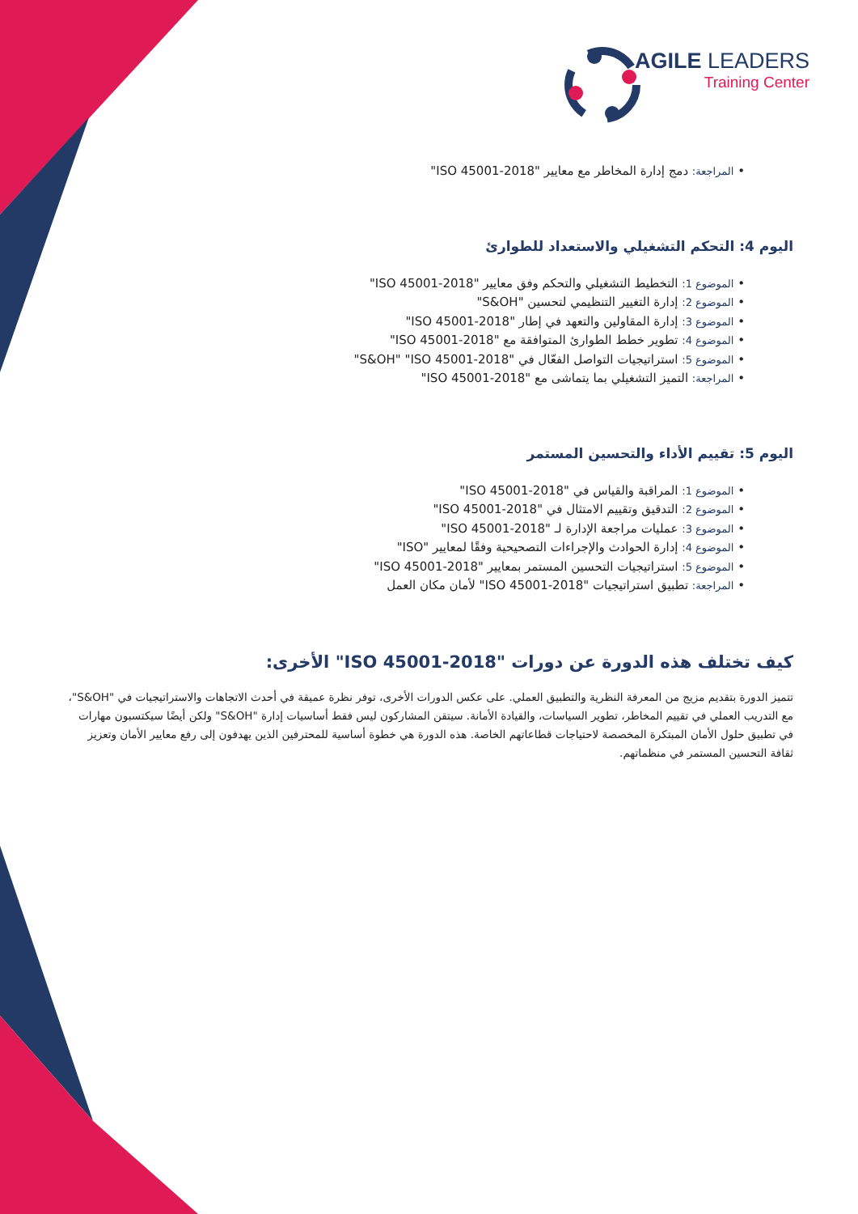AGILE LEADERS
Training Center
• المراجعة: دمج إدارة المخاطر مع معايير "ISO 45001-2018"
اليوم 4: التحكم التشغيلي والاستعداد للطوارئ
• الموضوع 1: التخطيط التشغيلي والتحكم وفق معايير "ISO 45001-2018"
• الموضوع 2: إدارة التغيير التنظيمي لتحسين "S&OH"
• الموضوع 3: إدارة المقاولين والتعهد في إطار "ISO 45001-2018"
• الموضوع 4: تطوير خطط الطوارئ المتوافقة مع "ISO 45001-2018"
• الموضوع 5: استراتيجيات التواصل الفعّال في "S&OH" "ISO 45001-2018"
• المراجعة: التميز التشغيلي بما يتماشى مع "ISO 45001-2018"
اليوم 5: تقييم الأداء والتحسين المستمر
• الموضوع 1: المراقبة والقياس في "ISO 45001-2018"
• الموضوع 2: التدقيق وتقييم الامتثال في "ISO 45001-2018"
• الموضوع 3: عمليات مراجعة الإدارة لـ "ISO 45001-2018"
• الموضوع 4: إدارة الحوادث والإجراءات التصحيحية وفقًا لمعايير "ISO"
• الموضوع 5: استراتيجيات التحسين المستمر بمعايير "ISO 45001-2018"
• المراجعة: تطبيق استراتيجيات "ISO 45001-2018" لأمان مكان العمل
كيف تختلف هذه الدورة عن دورات "ISO 45001-2018" الأخرى:
تتميز الدورة بتقديم مزيج من المعرفة النظرية والتطبيق العملي. على عكس الدورات الأخرى، توفر نظرة عميقة في أحدث الاتجاهات والاستراتيجيات في "S&OH"، مع التدريب العملي في تقييم المخاطر، تطوير السياسات، والقيادة الأمانة. سيتقن المشاركون ليس فقط أساسيات إدارة "S&OH" ولكن أيضًا سيكتسبون مهارات في تطبيق حلول الأمان المبتكرة المخصصة لاحتياجات قطاعاتهم الخاصة. هذه الدورة هي خطوة أساسية للمحترفين الذين يهدفون إلى رفع معايير الأمان وتعزيز ثقافة التحسين المستمر في منظماتهم.